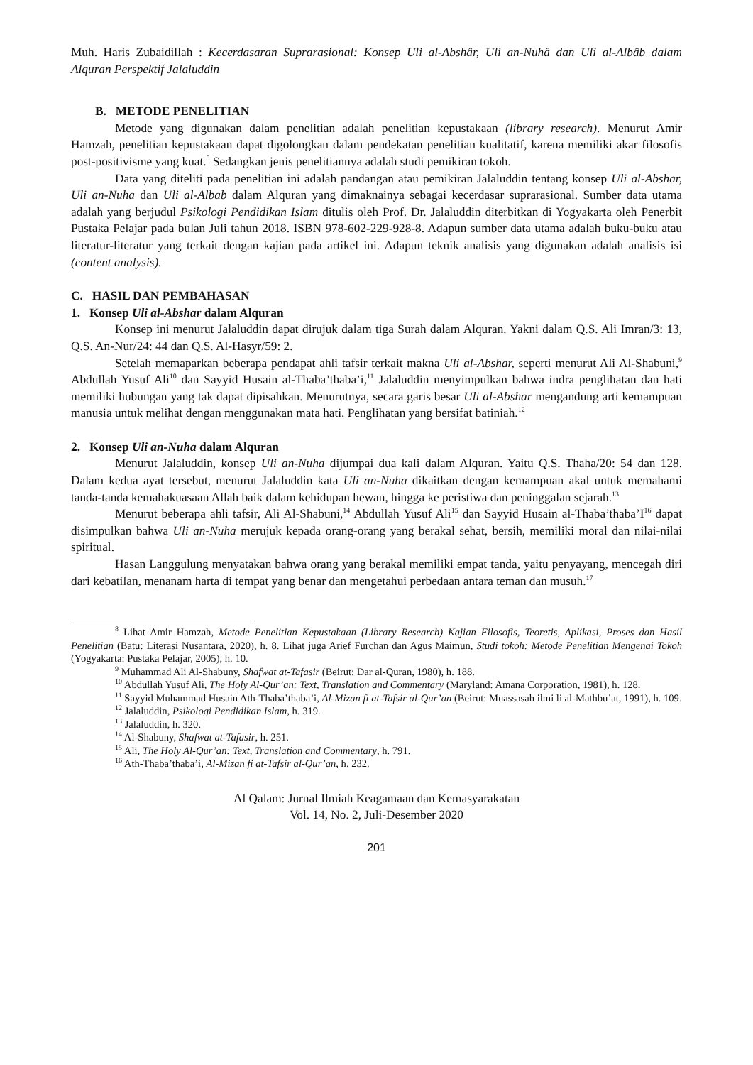Muh. Haris Zubaidillah : Kecerdasaran Suprarasional: Konsep Uli al-Abshâr, Uli an-Nuhâ dan Uli al-Albâb dalam Alquran Perspektif Jalaluddin
B. METODE PENELITIAN
Metode yang digunakan dalam penelitian adalah penelitian kepustakaan (library research). Menurut Amir Hamzah, penelitian kepustakaan dapat digolongkan dalam pendekatan penelitian kualitatif, karena memiliki akar filosofis post-positivisme yang kuat.<sup>8</sup> Sedangkan jenis penelitiannya adalah studi pemikiran tokoh.
Data yang diteliti pada penelitian ini adalah pandangan atau pemikiran Jalaluddin tentang konsep Uli al-Abshar, Uli an-Nuha dan Uli al-Albab dalam Alquran yang dimaknainya sebagai kecerdasar suprarasional. Sumber data utama adalah yang berjudul Psikologi Pendidikan Islam ditulis oleh Prof. Dr. Jalaluddin diterbitkan di Yogyakarta oleh Penerbit Pustaka Pelajar pada bulan Juli tahun 2018. ISBN 978-602-229-928-8. Adapun sumber data utama adalah buku-buku atau literatur-literatur yang terkait dengan kajian pada artikel ini. Adapun teknik analisis yang digunakan adalah analisis isi (content analysis).
C. HASIL DAN PEMBAHASAN
1. Konsep Uli al-Abshar dalam Alquran
Konsep ini menurut Jalaluddin dapat dirujuk dalam tiga Surah dalam Alquran. Yakni dalam Q.S. Ali Imran/3: 13, Q.S. An-Nur/24: 44 dan Q.S. Al-Hasyr/59: 2.
Setelah memaparkan beberapa pendapat ahli tafsir terkait makna Uli al-Abshar, seperti menurut Ali Al-Shabuni,<sup>9</sup> Abdullah Yusuf Ali<sup>10</sup> dan Sayyid Husain al-Thaba’thaba’i,<sup>11</sup> Jalaluddin menyimpulkan bahwa indra penglihatan dan hati memiliki hubungan yang tak dapat dipisahkan. Menurutnya, secara garis besar Uli al-Abshar mengandung arti kemampuan manusia untuk melihat dengan menggunakan mata hati. Penglihatan yang bersifat batiniah.<sup>12</sup>
2. Konsep Uli an-Nuha dalam Alquran
Menurut Jalaluddin, konsep Uli an-Nuha dijumpai dua kali dalam Alquran. Yaitu Q.S. Thaha/20: 54 dan 128. Dalam kedua ayat tersebut, menurut Jalaluddin kata Uli an-Nuha dikaitkan dengan kemampuan akal untuk memahami tanda-tanda kemahakuasaan Allah baik dalam kehidupan hewan, hingga ke peristiwa dan peninggalan sejarah.<sup>13</sup>
Menurut beberapa ahli tafsir, Ali Al-Shabuni,<sup>14</sup> Abdullah Yusuf Ali<sup>15</sup> dan Sayyid Husain al-Thaba’thaba’I<sup>16</sup> dapat disimpulkan bahwa Uli an-Nuha merujuk kepada orang-orang yang berakal sehat, bersih, memiliki moral dan nilai-nilai spiritual.
Hasan Langgulung menyatakan bahwa orang yang berakal memiliki empat tanda, yaitu penyayang, mencegah diri dari kebatilan, menanam harta di tempat yang benar dan mengetahui perbedaan antara teman dan musuh.<sup>17</sup>
<sup>8</sup> Lihat Amir Hamzah, Metode Penelitian Kepustakaan (Library Research) Kajian Filosofis, Teoretis, Aplikasi, Proses dan Hasil Penelitian (Batu: Literasi Nusantara, 2020), h. 8. Lihat juga Arief Furchan dan Agus Maimun, Studi tokoh: Metode Penelitian Mengenai Tokoh (Yogyakarta: Pustaka Pelajar, 2005), h. 10.
<sup>9</sup> Muhammad Ali Al-Shabuny, Shafwat at-Tafasir (Beirut: Dar al-Quran, 1980), h. 188.
<sup>10</sup> Abdullah Yusuf Ali, The Holy Al-Qur’an: Text, Translation and Commentary (Maryland: Amana Corporation, 1981), h. 128.
<sup>11</sup> Sayyid Muhammad Husain Ath-Thaba’thaba’i, Al-Mizan fi at-Tafsir al-Qur’an (Beirut: Muassasah ilmi li al-Mathbu’at, 1991), h. 109.
<sup>12</sup> Jalaluddin, Psikologi Pendidikan Islam, h. 319.
<sup>13</sup> Jalaluddin, h. 320.
<sup>14</sup> Al-Shabuny, Shafwat at-Tafasir, h. 251.
<sup>15</sup> Ali, The Holy Al-Qur’an: Text, Translation and Commentary, h. 791.
<sup>16</sup> Ath-Thaba’thaba’i, Al-Mizan fi at-Tafsir al-Qur’an, h. 232.
Al Qalam: Jurnal Ilmiah Keagamaan dan Kemasyarakatan
Vol. 14, No. 2, Juli-Desember 2020
201